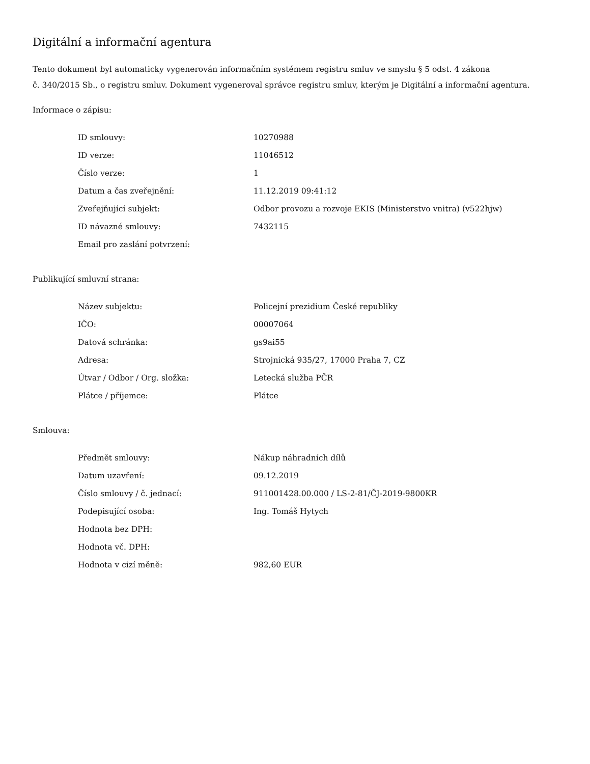Digitální a informační agentura
Tento dokument byl automaticky vygenerován informačním systémem registru smluv ve smyslu § 5 odst. 4 zákona
č. 340/2015 Sb., o registru smluv. Dokument vygeneroval správce registru smluv, kterým je Digitální a informační agentura.
Informace o zápisu:
| ID smlouvy: | 10270988 |
| ID verze: | 11046512 |
| Číslo verze: | 1 |
| Datum a čas zveřejnění: | 11.12.2019 09:41:12 |
| Zveřejňující subjekt: | Odbor provozu a rozvoje EKIS (Ministerstvo vnitra) (v522hjw) |
| ID návazné smlouvy: | 7432115 |
| Email pro zaslání potvrzení: | |
Publikující smluvní strana:
| Název subjektu: | Policejní prezidium České republiky |
| IČO: | 00007064 |
| Datová schránka: | gs9ai55 |
| Adresa: | Strojnická 935/27, 17000 Praha 7, CZ |
| Útvar / Odbor / Org. složka: | Letecká služba PČR |
| Plátce / příjemce: | Plátce |
Smlouva:
| Předmět smlouvy: | Nákup náhradních dílů |
| Datum uzavření: | 09.12.2019 |
| Číslo smlouvy / č. jednací: | 911001428.00.000 / LS-2-81/ČJ-2019-9800KR |
| Podepisující osoba: | Ing. Tomáš Hytych |
| Hodnota bez DPH: | |
| Hodnota vč. DPH: | |
| Hodnota v cizí měně: | 982,60 EUR |